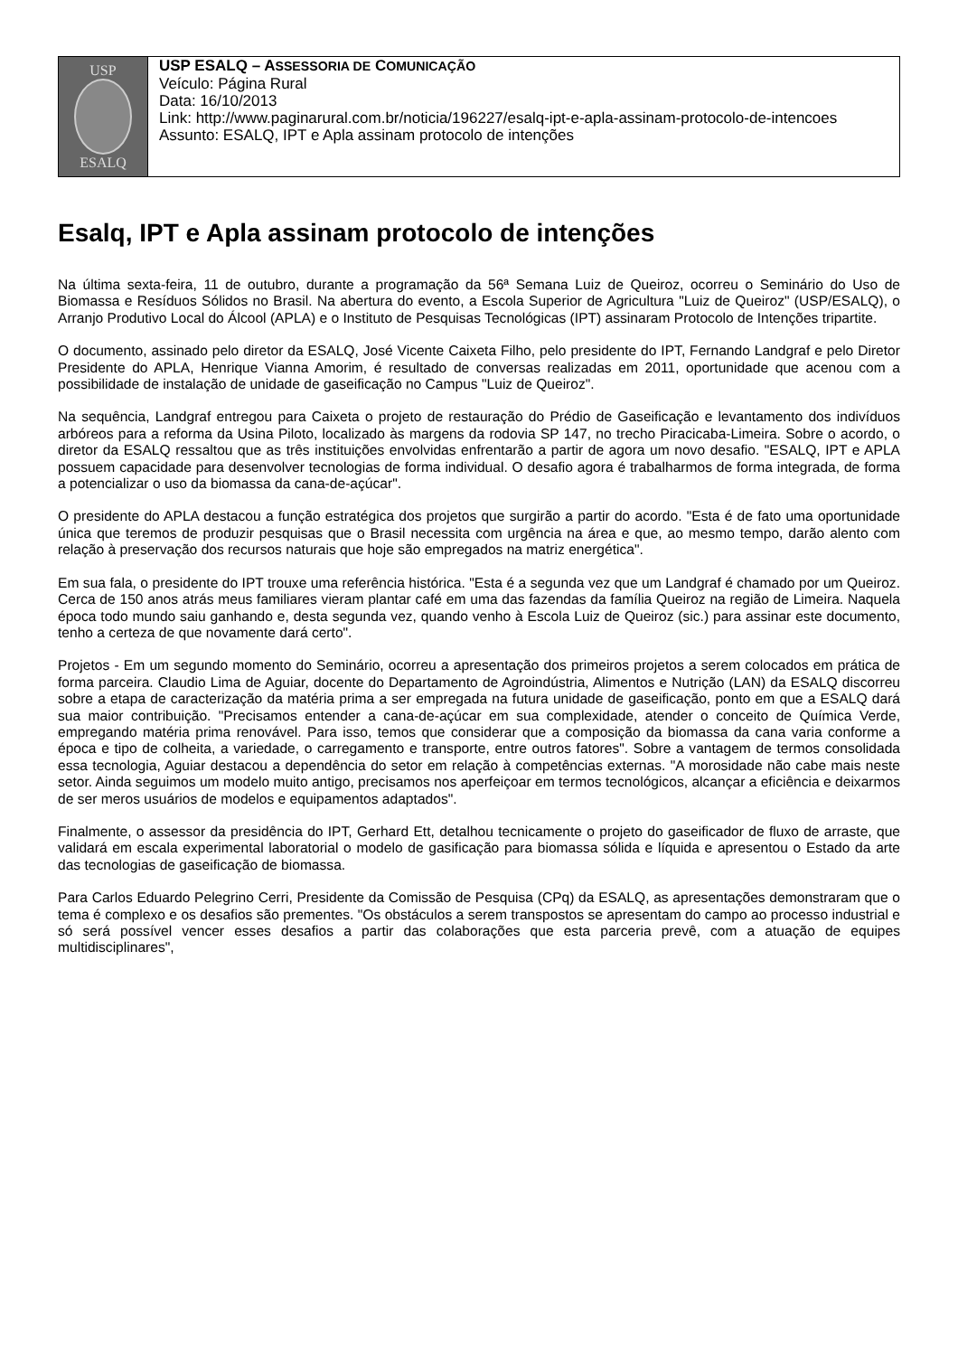USP
ESALQ
USP ESALQ – ASSESSORIA DE COMUNICAÇÃO
Veículo: Página Rural
Data: 16/10/2013
Link: http://www.paginarural.com.br/noticia/196227/esalq-ipt-e-apla-assinam-protocolo-de-intencoes
Assunto: ESALQ, IPT e Apla assinam protocolo de intenções
Esalq, IPT e Apla assinam protocolo de intenções
Na última sexta-feira, 11 de outubro, durante a programação da 56ª Semana Luiz de Queiroz, ocorreu o Seminário do Uso de Biomassa e Resíduos Sólidos no Brasil. Na abertura do evento, a Escola Superior de Agricultura "Luiz de Queiroz" (USP/ESALQ), o Arranjo Produtivo Local do Álcool (APLA) e o Instituto de Pesquisas Tecnológicas (IPT) assinaram Protocolo de Intenções tripartite.
O documento, assinado pelo diretor da ESALQ, José Vicente Caixeta Filho, pelo presidente do IPT, Fernando Landgraf e pelo Diretor Presidente do APLA, Henrique Vianna Amorim, é resultado de conversas realizadas em 2011, oportunidade que acenou com a possibilidade de instalação de unidade de gaseificação no Campus "Luiz de Queiroz".
Na sequência, Landgraf entregou para Caixeta o projeto de restauração do Prédio de Gaseificação e levantamento dos indivíduos arbóreos para a reforma da Usina Piloto, localizado às margens da rodovia SP 147, no trecho Piracicaba-Limeira. Sobre o acordo, o diretor da ESALQ ressaltou que as três instituições envolvidas enfrentarão a partir de agora um novo desafio. "ESALQ, IPT e APLA possuem capacidade para desenvolver tecnologias de forma individual. O desafio agora é trabalharmos de forma integrada, de forma a potencializar o uso da biomassa da cana-de-açúcar".
O presidente do APLA destacou a função estratégica dos projetos que surgirão a partir do acordo. "Esta é de fato uma oportunidade única que teremos de produzir pesquisas que o Brasil necessita com urgência na área e que, ao mesmo tempo, darão alento com relação à preservação dos recursos naturais que hoje são empregados na matriz energética".
Em sua fala, o presidente do IPT trouxe uma referência histórica. "Esta é a segunda vez que um Landgraf é chamado por um Queiroz. Cerca de 150 anos atrás meus familiares vieram plantar café em uma das fazendas da família Queiroz na região de Limeira. Naquela época todo mundo saiu ganhando e, desta segunda vez, quando venho à Escola Luiz de Queiroz (sic.) para assinar este documento, tenho a certeza de que novamente dará certo".
Projetos - Em um segundo momento do Seminário, ocorreu a apresentação dos primeiros projetos a serem colocados em prática de forma parceira. Claudio Lima de Aguiar, docente do Departamento de Agroindústria, Alimentos e Nutrição (LAN) da ESALQ discorreu sobre a etapa de caracterização da matéria prima a ser empregada na futura unidade de gaseificação, ponto em que a ESALQ dará sua maior contribuição. "Precisamos entender a cana-de-açúcar em sua complexidade, atender o conceito de Química Verde, empregando matéria prima renovável. Para isso, temos que considerar que a composição da biomassa da cana varia conforme a época e tipo de colheita, a variedade, o carregamento e transporte, entre outros fatores". Sobre a vantagem de termos consolidada essa tecnologia, Aguiar destacou a dependência do setor em relação à competências externas. "A morosidade não cabe mais neste setor. Ainda seguimos um modelo muito antigo, precisamos nos aperfeiçoar em termos tecnológicos, alcançar a eficiência e deixarmos de ser meros usuários de modelos e equipamentos adaptados".
Finalmente, o assessor da presidência do IPT, Gerhard Ett, detalhou tecnicamente o projeto do gaseificador de fluxo de arraste, que validará em escala experimental laboratorial o modelo de gasificação para biomassa sólida e líquida e apresentou o Estado da arte das tecnologias de gaseificação de biomassa.
Para Carlos Eduardo Pelegrino Cerri, Presidente da Comissão de Pesquisa (CPq) da ESALQ, as apresentações demonstraram que o tema é complexo e os desafios são prementes. "Os obstáculos a serem transpostos se apresentam do campo ao processo industrial e só será possível vencer esses desafios a partir das colaborações que esta parceria prevê, com a atuação de equipes multidisciplinares",